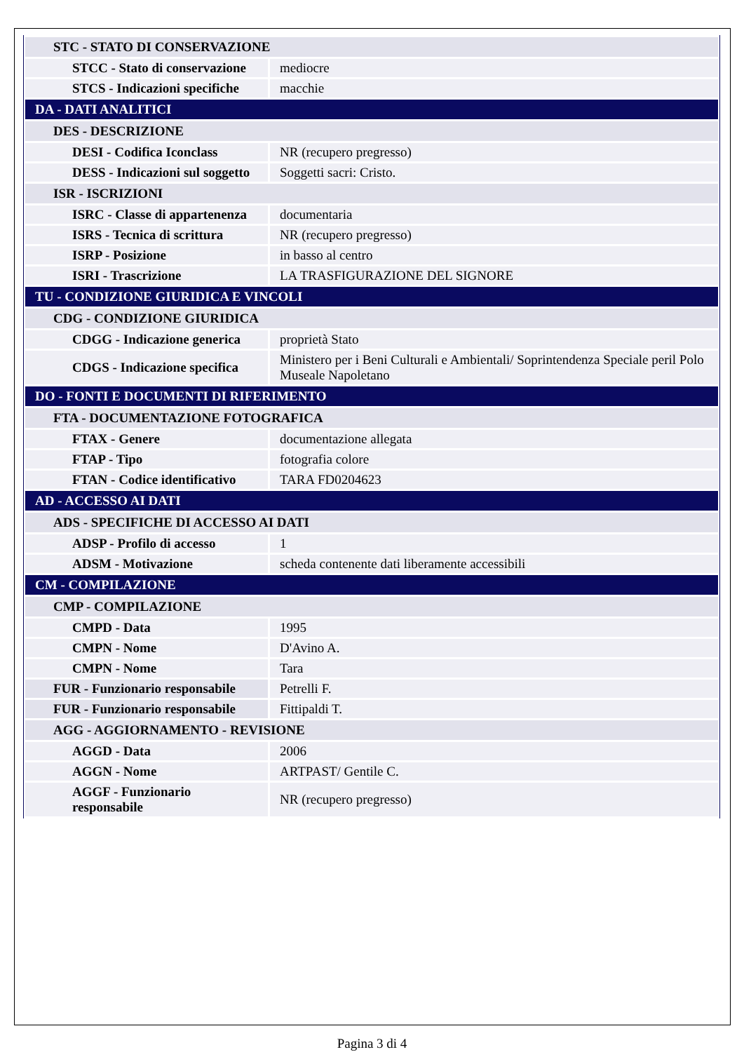| STC - STATO DI CONSERVAZIONE | |
| STCC - Stato di conservazione | mediocre |
| STCS - Indicazioni specifiche | macchie |
| DA - DATI ANALITICI | |
| DES - DESCRIZIONE | |
| DESI - Codifica Iconclass | NR (recupero pregresso) |
| DESS - Indicazioni sul soggetto | Soggetti sacri: Cristo. |
| ISR - ISCRIZIONI | |
| ISRC - Classe di appartenenza | documentaria |
| ISRS - Tecnica di scrittura | NR (recupero pregresso) |
| ISRP - Posizione | in basso al centro |
| ISRI - Trascrizione | LA TRASFIGURAZIONE DEL SIGNORE |
| TU - CONDIZIONE GIURIDICA E VINCOLI | |
| CDG - CONDIZIONE GIURIDICA | |
| CDGG - Indicazione generica | proprietà Stato |
| CDGS - Indicazione specifica | Ministero per i Beni Culturali e Ambientali/ Soprintendenza Speciale peril Polo Museale Napoletano |
| DO - FONTI E DOCUMENTI DI RIFERIMENTO | |
| FTA - DOCUMENTAZIONE FOTOGRAFICA | |
| FTAX - Genere | documentazione allegata |
| FTAP - Tipo | fotografia colore |
| FTAN - Codice identificativo | TARA FD0204623 |
| AD - ACCESSO AI DATI | |
| ADS - SPECIFICHE DI ACCESSO AI DATI | |
| ADSP - Profilo di accesso | 1 |
| ADSM - Motivazione | scheda contenente dati liberamente accessibili |
| CM - COMPILAZIONE | |
| CMP - COMPILAZIONE | |
| CMPD - Data | 1995 |
| CMPN - Nome | D'Avino A. |
| CMPN - Nome | Tara |
| FUR - Funzionario responsabile | Petrelli F. |
| FUR - Funzionario responsabile | Fittipaldi T. |
| AGG - AGGIORNAMENTO - REVISIONE | |
| AGGD - Data | 2006 |
| AGGN - Nome | ARTPAST/ Gentile C. |
| AGGF - Funzionario responsabile | NR (recupero pregresso) |
Pagina 3 di 4